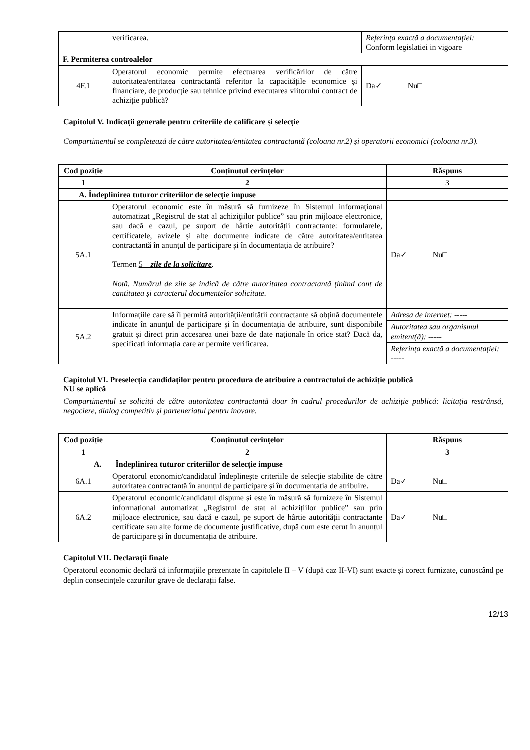| | verificarea. | Referința exactă a documentației: Conform legislatiei in vigoare |
| F. Permiterea controalelor | | |
| 4F.1 | Operatorul economic permite efectuarea verificărilor de către autoritatea/entitatea contractantă referitor la capacitățile economice și financiare, de producție sau tehnice privind executarea viitorului contract de achiziție publică? | Da✓ Nu□ |
Capitolul V. Indicații generale pentru criteriile de calificare și selecție
Compartimentul se completează de către autoritatea/entitatea contractantă (coloana nr.2) și operatorii economici (coloana nr.3).
| Cod poziție | Conținutul cerințelor | Răspuns |
| --- | --- | --- |
| 1 | 2 | 3 |
| A. Îndeplinirea tuturor criteriilor de selecție impuse | | |
| 5A.1 | Operatorul economic este în măsură să furnizeze în Sistemul informaţional automatizat „Registrul de stat al achiziţiilor publice” sau prin mijloace electronice, sau dacă e cazul, pe suport de hârtie autorității contractante: formularele, certificatele, avizele și alte documente indicate de către autoritatea/entitatea contractantă în anunțul de participare și în documentația de atribuire? Termen 5 __zile de la solicitare . Notă. Numărul de zile se indică de către autoritatea contractantă ținând cont de cantitatea și caracterul documentelor solicitate. | Da✓ Nu□ |
| 5A.2 | Informațiile care să îi permită autorității/entității contractante să obțină documentele indicate în anunțul de participare și în documentația de atribuire, sunt disponibile gratuit și direct prin accesarea unei baze de date naționale în orice stat? Dacă da, specificați informația care ar permite verificarea. | Adresa de internet: ----- Autoritatea sau organismul emitent(ă): ----- Referința exactă a documentației: ----- |
Capitolul VI. Preselecția candidaților pentru procedura de atribuire a contractului de achiziție publică
NU se aplică
Compartimentul se solicită de către autoritatea contractantă doar în cadrul procedurilor de achiziție publică: licitația restrânsă, negociere, dialog competitiv și parteneriatul pentru inovare.
| Cod poziție | Conținutul cerințelor | Răspuns |
| --- | --- | --- |
| 1 | 2 | 3 |
| A. Îndeplinirea tuturor criteriilor de selecție impuse | | |
| 6A.1 | Operatorul economic/candidatul îndeplinește criteriile de selecție stabilite de către autoritatea contractantă în anunțul de participare și în documentația de atribuire. | Da✓ Nu□ |
| 6A.2 | Operatorul economic/candidatul dispune și este în măsură să furnizeze în Sistemul informațional automatizat „Registrul de stat al achizițiilor publice” sau prin mijloace electronice, sau dacă e cazul, pe suport de hârtie autorității contractante certificate sau alte forme de documente justificative, după cum este cerut în anunțul de participare și în documentația de atribuire. | Da✓ Nu□ |
Capitolul VII. Declarații finale
Operatorul economic declară că informațiile prezentate în capitolele II – V (după caz II-VI) sunt exacte și corect furnizate, cunoscând pe deplin consecințele cazurilor grave de declarații false.
12/13